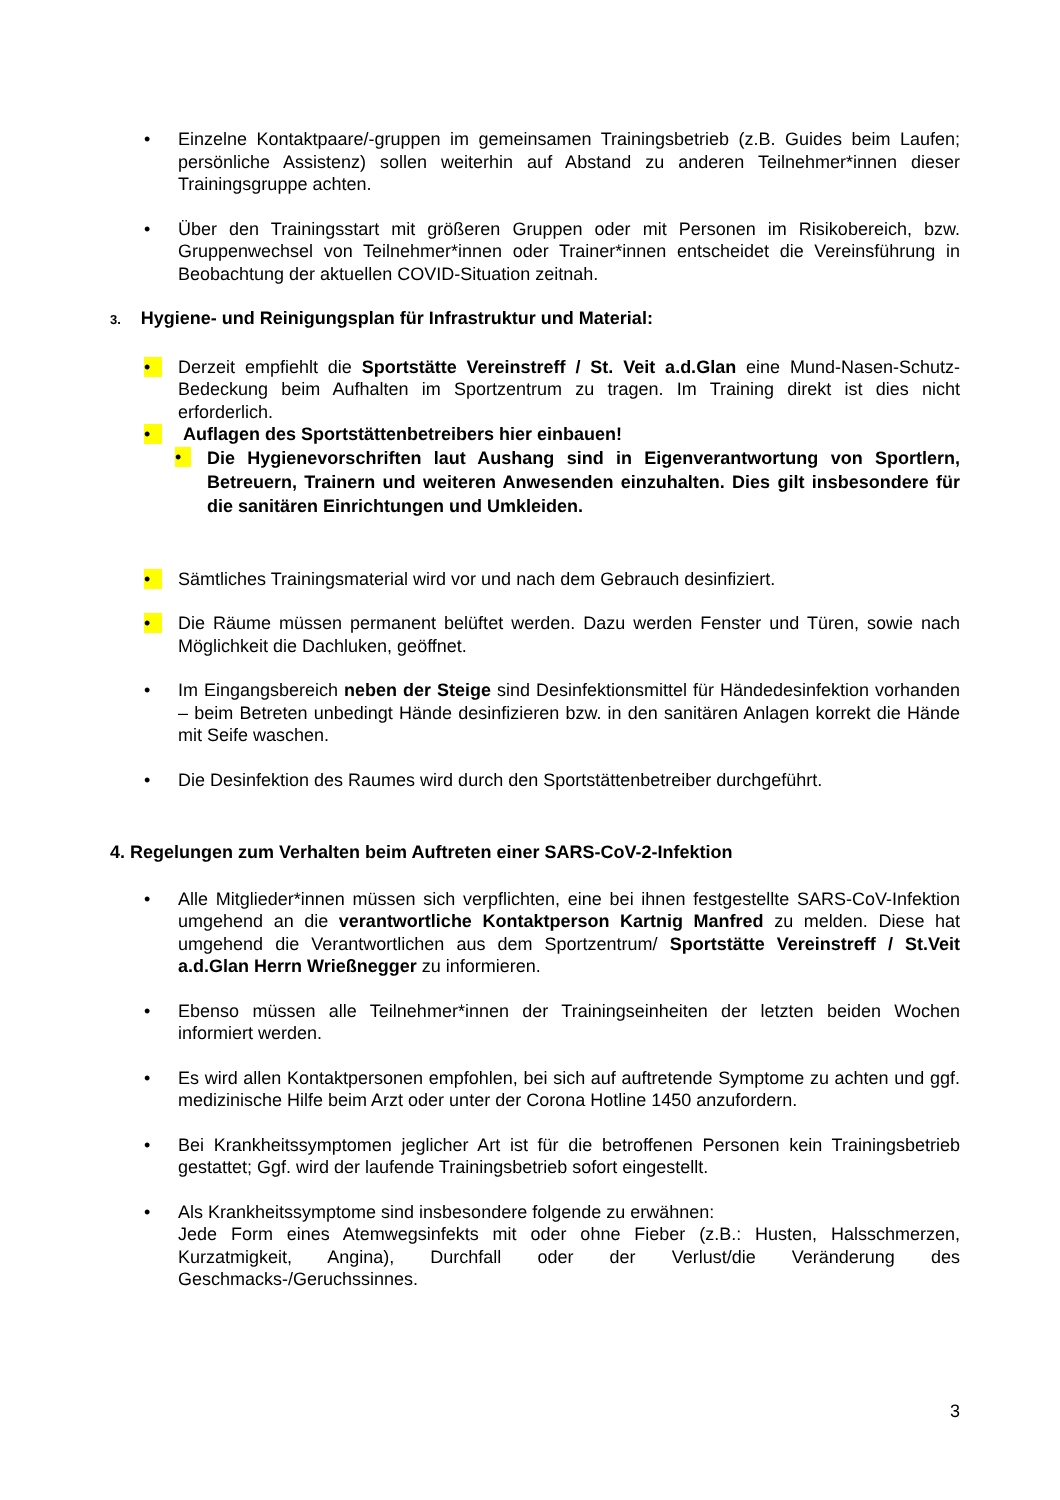• Einzelne Kontaktpaare/-gruppen im gemeinsamen Trainingsbetrieb (z.B. Guides beim Laufen; persönliche Assistenz) sollen weiterhin auf Abstand zu anderen Teilnehmer*innen dieser Trainingsgruppe achten.
• Über den Trainingsstart mit größeren Gruppen oder mit Personen im Risikobereich, bzw. Gruppenwechsel von Teilnehmer*innen oder Trainer*innen entscheidet die Vereinsführung in Beobachtung der aktuellen COVID-Situation zeitnah.
3. Hygiene- und Reinigungsplan für Infrastruktur und Material:
• Derzeit empfiehlt die Sportstätte Vereinstreff / St. Veit a.d.Glan eine Mund-Nasen-Schutz-Bedeckung beim Aufhalten im Sportzentrum zu tragen. Im Training direkt ist dies nicht erforderlich.
• Auflagen des Sportstättenbetreibers hier einbauen!
•
Die Hygienevorschriften laut Aushang sind in Eigenverantwortung von Sportlern, Betreuern, Trainern und weiteren Anwesenden einzuhalten. Dies gilt insbesondere für die sanitären Einrichtungen und Umkleiden.
• Sämtliches Trainingsmaterial wird vor und nach dem Gebrauch desinfiziert.
• Die Räume müssen permanent belüftet werden. Dazu werden Fenster und Türen, sowie nach Möglichkeit die Dachluken, geöffnet.
• Im Eingangsbereich neben der Steige sind Desinfektionsmittel für Händedesinfektion vorhanden – beim Betreten unbedingt Hände desinfizieren bzw. in den sanitären Anlagen korrekt die Hände mit Seife waschen.
• Die Desinfektion des Raumes wird durch den Sportstättenbetreiber durchgeführt.
4. Regelungen zum Verhalten beim Auftreten einer SARS-CoV-2-Infektion
• Alle Mitglieder*innen müssen sich verpflichten, eine bei ihnen festgestellte SARS-CoV-Infektion umgehend an die verantwortliche Kontaktperson Kartnig Manfred zu melden. Diese hat umgehend die Verantwortlichen aus dem Sportzentrum/ Sportstätte Vereinstreff / St.Veit a.d.Glan Herrn Wrießnegger zu informieren.
• Ebenso müssen alle Teilnehmer*innen der Trainingseinheiten der letzten beiden Wochen informiert werden.
• Es wird allen Kontaktpersonen empfohlen, bei sich auf auftretende Symptome zu achten und ggf. medizinische Hilfe beim Arzt oder unter der Corona Hotline 1450 anzufordern.
• Bei Krankheitssymptomen jeglicher Art ist für die betroffenen Personen kein Trainingsbetrieb gestattet; Ggf. wird der laufende Trainingsbetrieb sofort eingestellt.
• Als Krankheitssymptome sind insbesondere folgende zu erwähnen:
Jede Form eines Atemwegsinfekts mit oder ohne Fieber (z.B.: Husten, Halsschmerzen, Kurzatmigkeit, Angina), Durchfall oder der Verlust/die Veränderung des Geschmacks-/Geruchssinnes.
3